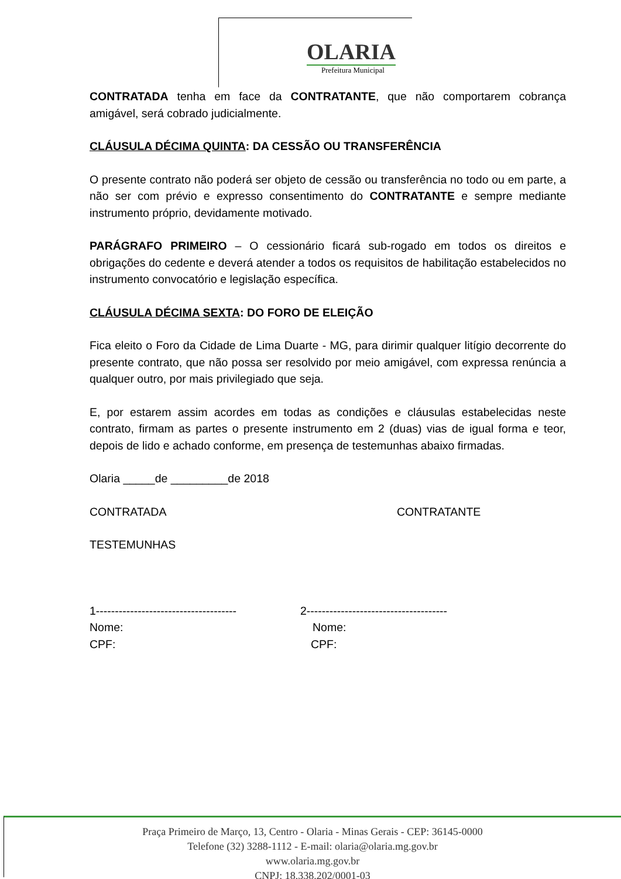OLARIA
Prefeitura Municipal
CONTRATADA tenha em face da CONTRATANTE, que não comportarem cobrança amigável, será cobrado judicialmente.
CLÁUSULA DÉCIMA QUINTA: DA CESSÃO OU TRANSFERÊNCIA
O presente contrato não poderá ser objeto de cessão ou transferência no todo ou em parte, a não ser com prévio e expresso consentimento do CONTRATANTE e sempre mediante instrumento próprio, devidamente motivado.
PARÁGRAFO PRIMEIRO – O cessionário ficará sub-rogado em todos os direitos e obrigações do cedente e deverá atender a todos os requisitos de habilitação estabelecidos no instrumento convocatório e legislação específica.
CLÁUSULA DÉCIMA SEXTA: DO FORO DE ELEIÇÃO
Fica eleito o Foro da Cidade de Lima Duarte - MG, para dirimir qualquer litígio decorrente do presente contrato, que não possa ser resolvido por meio amigável, com expressa renúncia a qualquer outro, por mais privilegiado que seja.
E, por estarem assim acordes em todas as condições e cláusulas estabelecidas neste contrato, firmam as partes o presente instrumento em 2 (duas) vias de igual forma e teor, depois de lido e achado conforme, em presença de testemunhas abaixo firmadas.
Olaria _____de _________de 2018
CONTRATADA CONTRATANTE
TESTEMUNHAS
1------------------------------------- 2-------------------------------------
Nome: Nome:
CPF: CPF:
Praça Primeiro de Março, 13, Centro - Olaria - Minas Gerais - CEP: 36145-0000
Telefone (32) 3288-1112 - E-mail: olaria@olaria.mg.gov.br
www.olaria.mg.gov.br
CNPJ: 18.338.202/0001-03